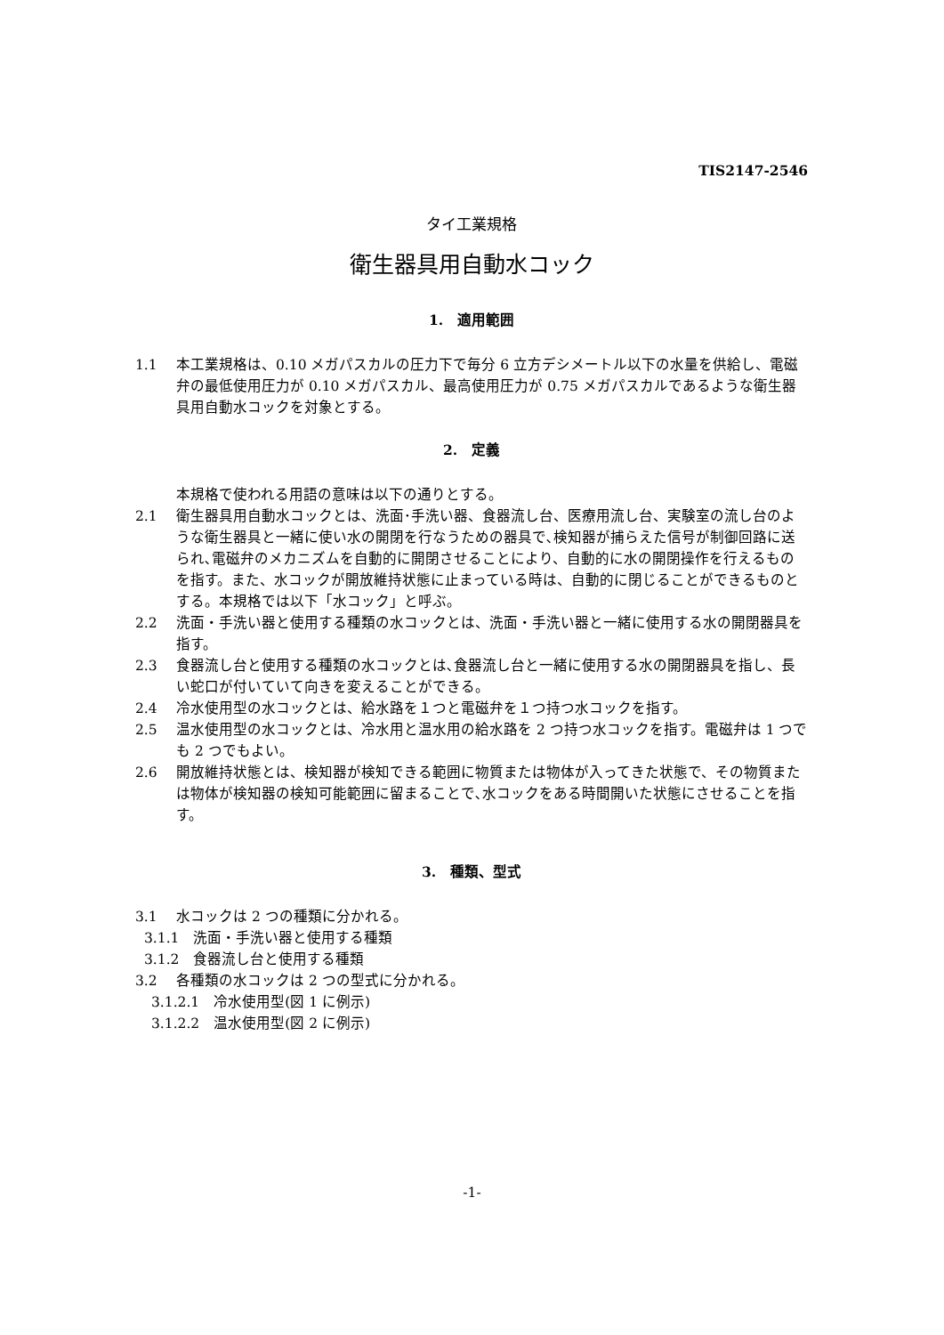TIS2147-2546
タイ工業規格
衛生器具用自動水コック
1.　適用範囲
1.1 本工業規格は、0.10 メガパスカルの圧力下で毎分 6 立方デシメートル以下の水量を供給し、電磁弁の最低使用圧力が 0.10 メガパスカル、最高使用圧力が 0.75 メガパスカルであるような衛生器具用自動水コックを対象とする。
2.　定義
本規格で使われる用語の意味は以下の通りとする。
2.1 衛生器具用自動水コックとは、洗面･手洗い器、食器流し台、医療用流し台、実験室の流し台のような衛生器具と一緒に使い水の開閉を行なうための器具で､検知器が捕らえた信号が制御回路に送られ､電磁弁のメカニズムを自動的に開閉させることにより、自動的に水の開閉操作を行えるものを指す。また、水コックが開放維持状態に止まっている時は、自動的に閉じることができるものとする。本規格では以下「水コック」と呼ぶ。
2.2 洗面・手洗い器と使用する種類の水コックとは、洗面・手洗い器と一緒に使用する水の開閉器具を指す。
2.3 食器流し台と使用する種類の水コックとは､食器流し台と一緒に使用する水の開閉器具を指し、長い蛇口が付いていて向きを変えることができる。
2.4 冷水使用型の水コックとは、給水路を１つと電磁弁を１つ持つ水コックを指す。
2.5 温水使用型の水コックとは、冷水用と温水用の給水路を 2 つ持つ水コックを指す。電磁弁は 1 つでも 2 つでもよい。
2.6 開放維持状態とは、検知器が検知できる範囲に物質または物体が入ってきた状態で、その物質または物体が検知器の検知可能範囲に留まることで､水コックをある時間開いた状態にさせることを指す。
3.　種類、型式
3.1 水コックは 2 つの種類に分かれる。
3.1.1　洗面・手洗い器と使用する種類
3.1.2　食器流し台と使用する種類
3.2 各種類の水コックは 2 つの型式に分かれる。
3.1.2.1　冷水使用型(図 1 に例示)
3.1.2.2　温水使用型(図 2 に例示)
-1-